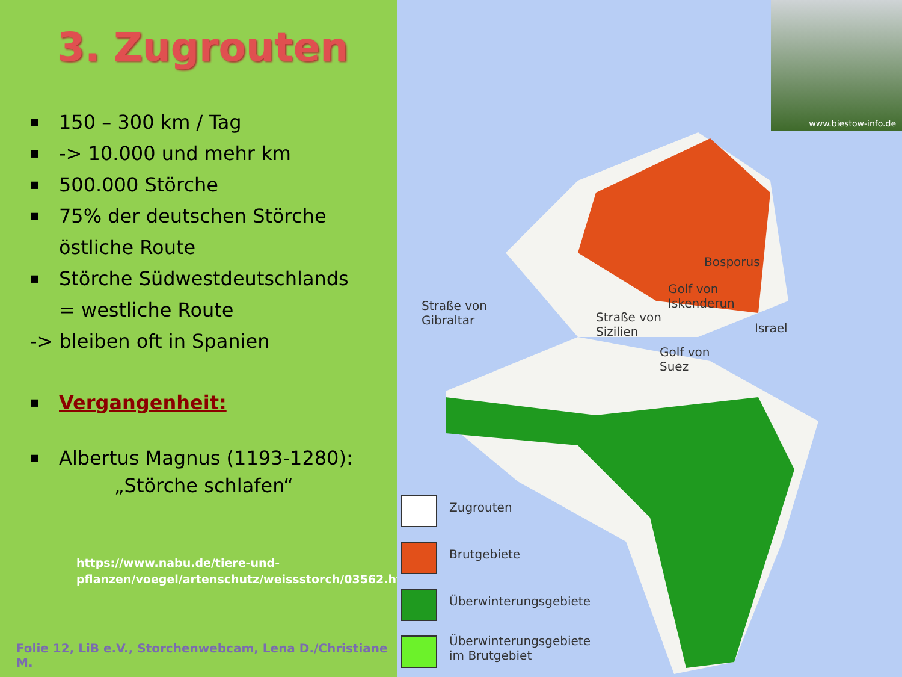3. Zugrouten
■ 150 – 300 km / Tag
■ -> 10.000 und mehr km
■ 500.000 Störche
■ 75% der deutschen Störche
östliche Route
■ Störche Südwestdeutschlands
= westliche Route
-> bleiben oft in Spanien
■ Vergangenheit:
■ Albertus Magnus (1193-1280):
„Störche schlafen“
https://www.nabu.de/tiere-und-
pflanzen/voegel/artenschutz/weissstorch/03562.html
Folie 12, LiB e.V., Storchenwebcam, Lena D./Christiane M.
www.biestow-info.de
Straße von
Gibraltar
Straße von
Sizilien
Bosporus
Golf von
Iskenderun
Israel
Golf von
Suez
Zugrouten
Brutgebiete
Überwinterungsgebiete
Überwinterungsgebiete
im Brutgebiet